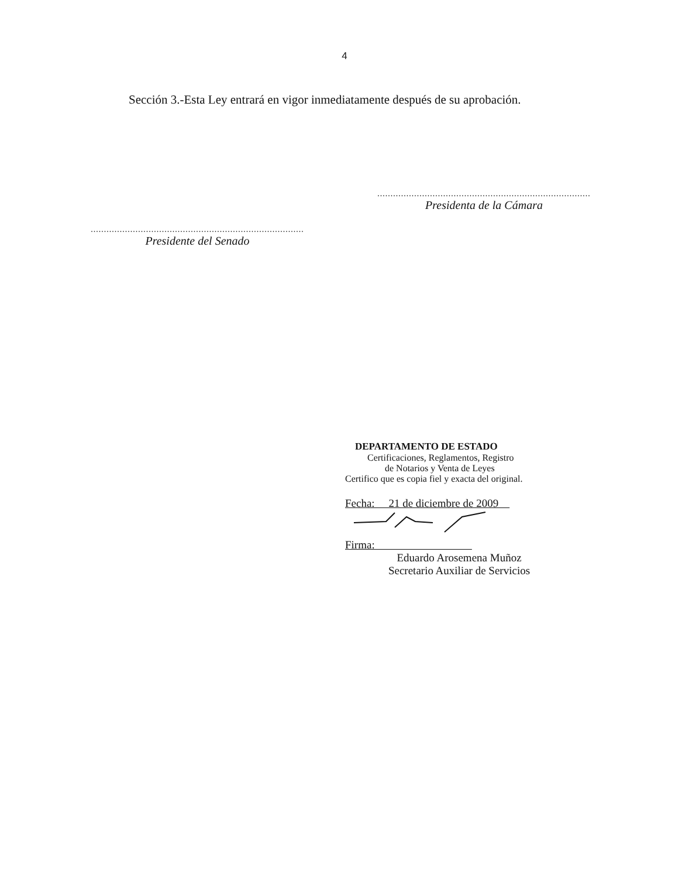4
Sección 3.-Esta Ley entrará en vigor inmediatamente después de su aprobación.
.................................................................................
Presidenta de la Cámara
.................................................................................
Presidente del Senado
DEPARTAMENTO DE ESTADO
Certificaciones, Reglamentos, Registro
de Notarios y Venta de Leyes
Certifico que es copia fiel y exacta del original.
Fecha: 21 de diciembre de 2009
Firma:
Eduardo Arosemena Muñoz
Secretario Auxiliar de Servicios